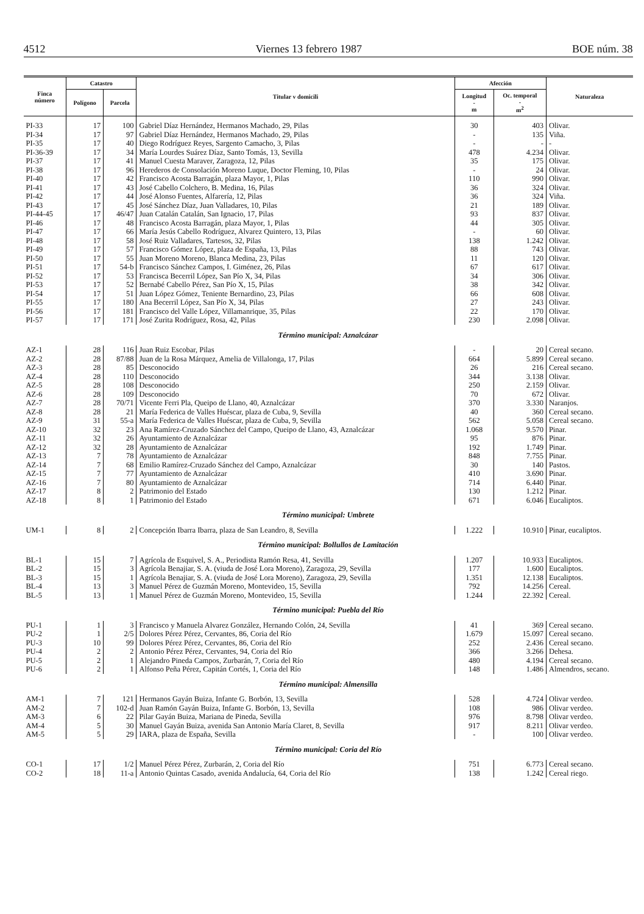4512 Viernes 13 febrero 1987 BOE núm. 38
| Finca número | Catastro | | Titular v domicili | Afección | | Naturaleza |
| --- | --- | --- | --- | --- | --- | --- |
| | Polígono | Parcela | | Longitud - m | Oc. temporal - m<sup>2</sup> | |
| PI-33 | 17 | 100 | Gabriel Díaz Hernández, Hermanos Machado, 29, Pilas | 30 | 403 | Olivar. |
| PI-34 | 17 | 97 | Gabriel Díaz Hernández, Hermanos Machado, 29, Pilas | - | 135 | Viña. |
| PI-35 | 17 | 40 | Diego Rodríguez Reyes, Sargento Camacho, 3, Pilas | - | - | - |
| PI-36-39 | 17 | 34 | María Lourdes Suárez Díaz, Santo Tomás, 13, Sevilla | 478 | 4.234 | Olivar. |
| PI-37 | 17 | 41 | Manuel Cuesta Maraver, Zaragoza, 12, Pilas | 35 | 175 | Olivar. |
| PI-38 | 17 | 96 | Herederos de Consolación Moreno Luque, Doctor Fleming, 10, Pilas | - | 24 | Olivar. |
| PI-40 | 17 | 42 | Francisco Acosta Barragán, plaza Mayor, 1, Pilas | 110 | 990 | Olivar. |
| PI-41 | 17 | 43 | José Cabello Colchero, B. Medina, 16, Pilas | 36 | 324 | Olivar. |
| PI-42 | 17 | 44 | José Alonso Fuentes, Alfarería, 12, Pilas | 36 | 324 | Viña. |
| PI-43 | 17 | 45 | José Sánchez Díaz, Juan Valladares, 10, Pilas | 21 | 189 | Olivar. |
| PI-44-45 | 17 | 46/47 | Juan Catalán Catalán, San Ignacio, 17, Pilas | 93 | 837 | Olivar. |
| PI-46 | 17 | 48 | Francisco Acosta Barragán, plaza Mayor, 1, Pilas | 44 | 305 | Olivar. |
| PI-47 | 17 | 66 | María Jesús Cabello Rodríguez, Alvarez Quintero, 13, Pilas | - | 60 | Olivar. |
| PI-48 | 17 | 58 | José Ruiz Valladares, Tartesos, 32, Pilas | 138 | 1.242 | Olivar. |
| PI-49 | 17 | 57 | Francisco Gómez López, plaza de España, 13, Pilas | 88 | 743 | Olivar. |
| PI-50 | 17 | 55 | Juan Moreno Moreno, Blanca Medina, 23, Pilas | 11 | 120 | Olivar. |
| PI-51 | 17 | 54-b | Francisco Sánchez Campos, I. Giménez, 26, Pilas | 67 | 617 | Olivar. |
| PI-52 | 17 | 53 | Francisca Becerril López, San Pío X, 34, Pilas | 34 | 306 | Olivar. |
| PI-53 | 17 | 52 | Bernabé Cabello Pérez, San Pío X, 15, Pilas | 38 | 342 | Olivar. |
| PI-54 | 17 | 51 | Juan López Gómez, Teniente Bernardino, 23, Pilas | 66 | 608 | Olivar. |
| PI-55 | 17 | 180 | Ana Becerril López, San Pío X, 34, Pilas | 27 | 243 | Olivar. |
| PI-56 | 17 | 181 | Francisco del Valle López, Villamanrique, 35, Pilas | 22 | 170 | Olivar. |
| PI-57 | 17 | 171 | José Zurita Rodríguez, Rosa, 42, Pilas | 230 | 2.098 | Olivar. |
| Término municipal: Aznalcázar | | | | | | |
| AZ-1 | 28 | 116 | Juan Ruiz Escobar, Pilas | - | 20 | Cereal secano. |
| AZ-2 | 28 | 87/88 | Juan de la Rosa Márquez, Amelia de Villalonga, 17, Pilas | 664 | 5.899 | Cereal secano. |
| AZ-3 | 28 | 85 | Desconocido | 26 | 216 | Cereal secano. |
| AZ-4 | 28 | 110 | Desconocido | 344 | 3.138 | Olivar. |
| AZ-5 | 28 | 108 | Desconocido | 250 | 2.159 | Olivar. |
| AZ-6 | 28 | 109 | Desconocido | 70 | 672 | Olivar. |
| AZ-7 | 28 | 70/71 | Vicente Ferri Pla, Queipo de Llano, 40, Aznalcázar | 370 | 3.330 | Naranjos. |
| AZ-8 | 28 | 21 | María Federica de Valles Huéscar, plaza de Cuba, 9, Sevilla | 40 | 360 | Cereal secano. |
| AZ-9 | 31 | 55-a | María Federica de Valles Huéscar, plaza de Cuba, 9, Sevilla | 562 | 5.058 | Cereal secano. |
| AZ-10 | 32 | 23 | Ana Ramírez-Cruzado Sánchez del Campo, Queipo de Llano, 43, Aznalcázar | 1.068 | 9.570 | Pinar. |
| AZ-11 | 32 | 26 | Ayuntamiento de Aznalcázar | 95 | 876 | Pinar. |
| AZ-12 | 32 | 28 | Ayuntamiento de Aznalcázar | 192 | 1.749 | Pinar. |
| AZ-13 | 7 | 78 | Ayuntamiento de Aznalcázar | 848 | 7.755 | Pinar. |
| AZ-14 | 7 | 68 | Emilio Ramírez-Cruzado Sánchez del Campo, Aznalcázar | 30 | 140 | Pastos. |
| AZ-15 | 7 | 77 | Ayuntamiento de Aznalcázar | 410 | 3.690 | Pinar. |
| AZ-16 | 7 | 80 | Ayuntamiento de Aznalcázar | 714 | 6.440 | Pinar. |
| AZ-17 | 8 | 2 | Patrimonio del Estado | 130 | 1.212 | Pinar. |
| AZ-18 | 8 | 1 | Patrimonio del Estado | 671 | 6.046 | Eucaliptos. |
| Término municipal: Umbrete | | | | | | |
| UM-1 | 8 | 2 | Concepción Ibarra Ibarra, plaza de San Leandro, 8, Sevilla | 1.222 | 10.910 | Pinar, eucaliptos. |
| Término municipal: Bollullos de Lamitación | | | | | | |
| BL-1 | 15 | 7 | Agrícola de Esquivel, S. A., Periodista Ramón Resa, 41, Sevilla | 1.207 | 10.933 | Eucaliptos. |
| BL-2 | 15 | 3 | Agrícola Benajiar, S. A. (viuda de José Lora Moreno), Zaragoza, 29, Sevilla | 177 | 1.600 | Eucaliptos. |
| BL-3 | 15 | 1 | Agrícola Benajiar, S. A. (viuda de José Lora Moreno), Zaragoza, 29, Sevilla | 1.351 | 12.138 | Eucaliptos. |
| BL-4 | 13 | 3 | Manuel Pérez de Guzmán Moreno, Montevideo, 15, Sevilla | 792 | 14.256 | Cereal. |
| BL-5 | 13 | 1 | Manuel Pérez de Guzmán Moreno, Montevideo, 15, Sevilla | 1.244 | 22.392 | Cereal. |
| Término municipal: Puebla del Río | | | | | | |
| PU-1 | 1 | 3 | Francisco y Manuela Alvarez González, Hernando Colón, 24, Sevilla | 41 | 369 | Cereal secano. |
| PU-2 | 1 | 2/5 | Dolores Pérez Pérez, Cervantes, 86, Coria del Río | 1.679 | 15.097 | Cereal secano. |
| PU-3 | 10 | 99 | Dolores Pérez Pérez, Cervantes, 86, Coria del Río | 252 | 2.436 | Cereal secano. |
| PU-4 | 2 | 2 | Antonio Pérez Pérez, Cervantes, 94, Coria del Río | 366 | 3.266 | Dehesa. |
| PU-5 | 2 | 1 | Alejandro Pineda Campos, Zurbarán, 7, Coria del Río | 480 | 4.194 | Cereal secano. |
| PU-6 | 2 | 1 | Alfonso Peña Pérez, Capitán Cortés, 1, Coria del Río | 148 | 1.486 | Almendros, secano. |
| Término municipal: Almensilla | | | | | | |
| AM-1 | 7 | 121 | Hermanos Gayán Buiza, Infante G. Borbón, 13, Sevilla | 528 | 4.724 | Olivar verdeo. |
| AM-2 | 7 | 102-d | Juan Ramón Gayán Buiza, Infante G. Borbón, 13, Sevilla | 108 | 986 | Olivar verdeo. |
| AM-3 | 6 | 22 | Pilar Gayán Buiza, Mariana de Pineda, Sevilla | 976 | 8.798 | Olivar verdeo. |
| AM-4 | 5 | 30 | Manuel Gayán Buiza, avenida San Antonio María Claret, 8, Sevilla | 917 | 8.211 | Olivar verdeo. |
| AM-5 | 5 | 29 | IARA, plaza de España, Sevilla | - | 100 | Olivar verdeo. |
| Término municipal: Coria del Río | | | | | | |
| CO-1 | 17 | 1/2 | Manuel Pérez Pérez, Zurbarán, 2, Coria del Río | 751 | 6.773 | Cereal secano. |
| CO-2 | 18 | 11-a | Antonio Quintas Casado, avenida Andalucía, 64, Coria del Río | 138 | 1.242 | Cereal riego. |